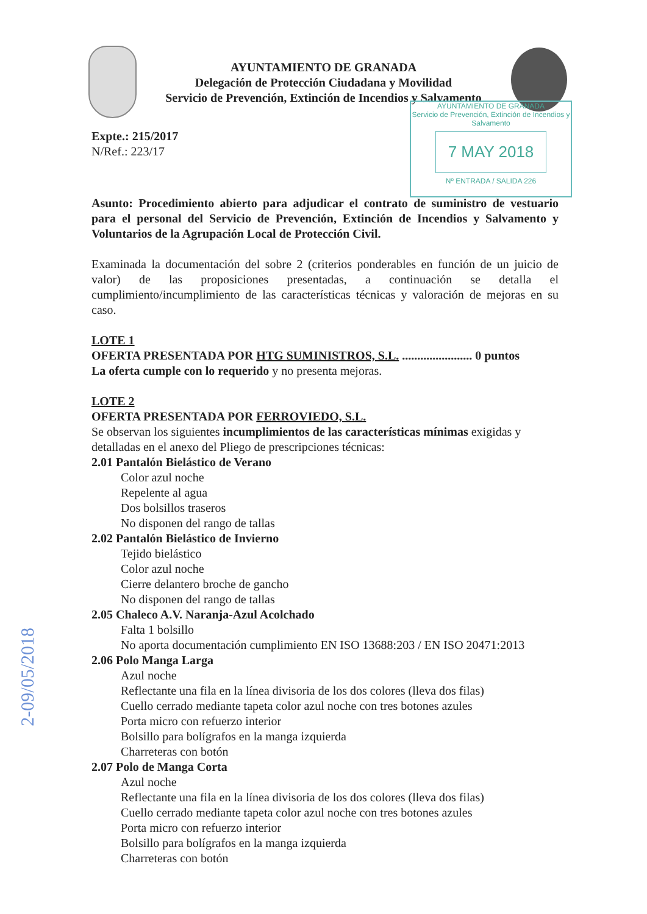AYUNTAMIENTO DE GRANADA
Delegación de Protección Ciudadana y Movilidad
Servicio de Prevención, Extinción de Incendios y Salvamento
AYUNTAMIENTO DE GRANADA
Servicio de Prevención, Extinción de Incendios y Salvamento
7 MAY 2018
Nº ENTRADA / SALIDA 226
Expte.: 215/2017
N/Ref.: 223/17
Asunto: Procedimiento abierto para adjudicar el contrato de suministro de vestuario para el personal del Servicio de Prevención, Extinción de Incendios y Salvamento y Voluntarios de la Agrupación Local de Protección Civil.
Examinada la documentación del sobre 2 (criterios ponderables en función de un juicio de valor) de las proposiciones presentadas, a continuación se detalla el cumplimiento/incumplimiento de las características técnicas y valoración de mejoras en su caso.
LOTE 1
OFERTA PRESENTADA POR HTG SUMINISTROS, S.L. ....................... 0 puntos
La oferta cumple con lo requerido y no presenta mejoras.
LOTE 2
OFERTA PRESENTADA POR FERROVIEDO, S.L.
Se observan los siguientes incumplimientos de las características mínimas exigidas y detalladas en el anexo del Pliego de prescripciones técnicas:
2.01 Pantalón Bielástico de Verano
Color azul noche
Repelente al agua
Dos bolsillos traseros
No disponen del rango de tallas
2.02 Pantalón Bielástico de Invierno
Tejido bielástico
Color azul noche
Cierre delantero broche de gancho
No disponen del rango de tallas
2.05 Chaleco A.V. Naranja-Azul Acolchado
Falta 1 bolsillo
No aporta documentación cumplimiento EN ISO 13688:203 / EN ISO 20471:2013
2.06 Polo Manga Larga
Azul noche
Reflectante una fila en la línea divisoria de los dos colores (lleva dos filas)
Cuello cerrado mediante tapeta color azul noche con tres botones azules
Porta micro con refuerzo interior
Bolsillo para bolígrafos en la manga izquierda
Charreteras con botón
2.07 Polo de Manga Corta
Azul noche
Reflectante una fila en la línea divisoria de los dos colores (lleva dos filas)
Cuello cerrado mediante tapeta color azul noche con tres botones azules
Porta micro con refuerzo interior
Bolsillo para bolígrafos en la manga izquierda
Charreteras con botón
2-09/05/2018